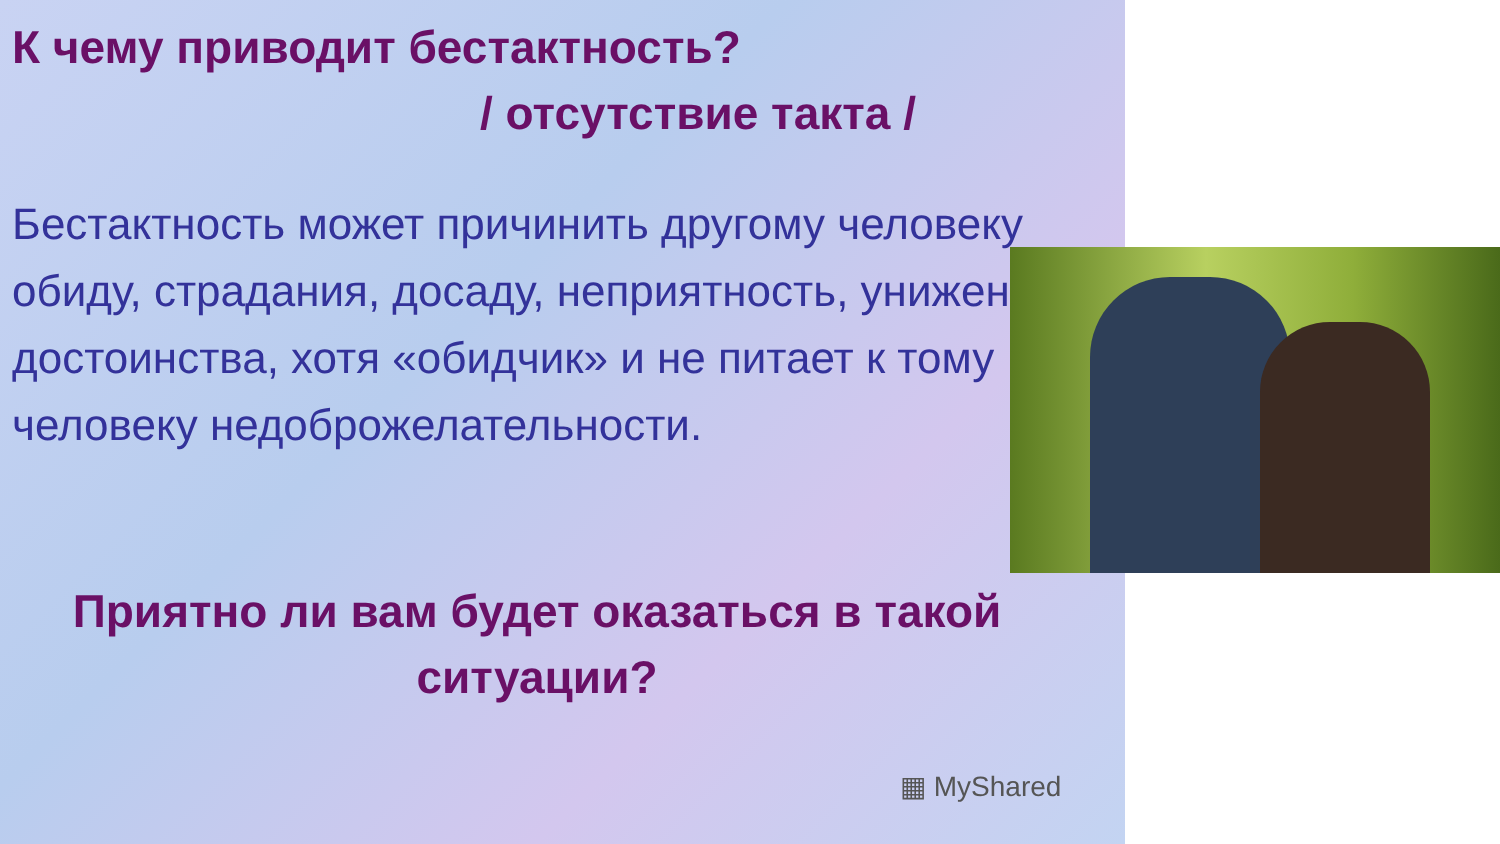К чему приводит бестактность?
/ отсутствие такта /
Бестактность может причинить другому человеку обиду, страдания, досаду, неприятность, унижение достоинства, хотя «обидчик» и не питает к тому человеку недоброжелательности.
Приятно ли вам будет оказаться в такой ситуации?
▦ MyShared